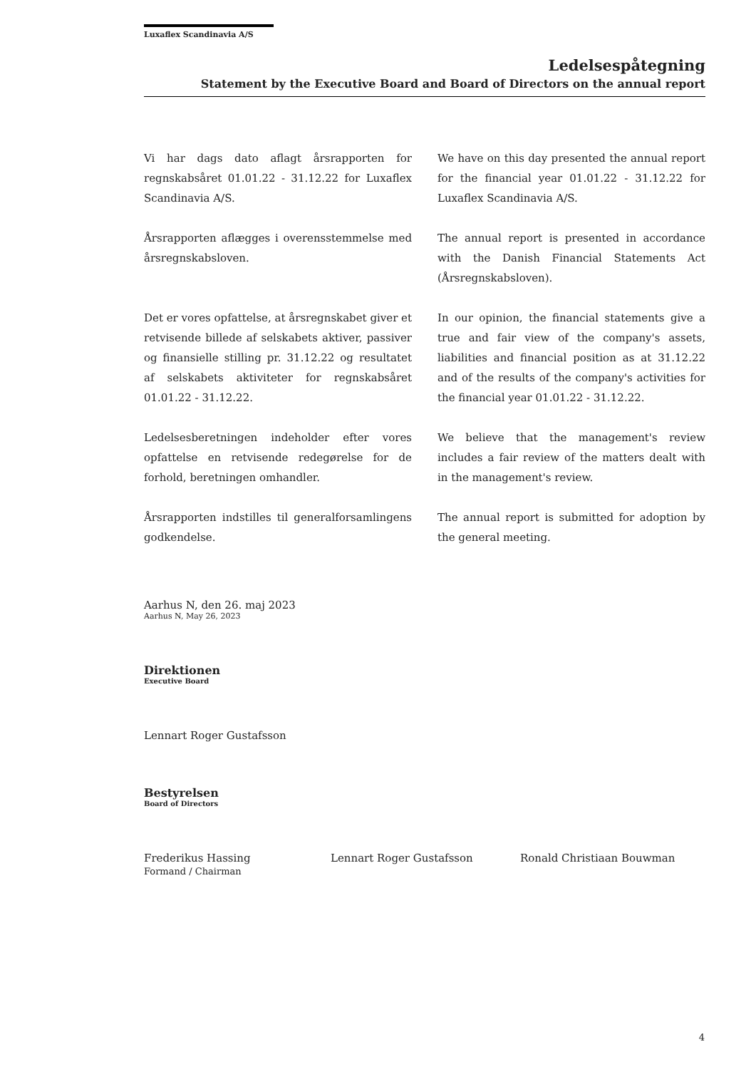Luxaflex Scandinavia A/S
Ledelsespåtegning
Statement by the Executive Board and Board of Directors on the annual report
Vi har dags dato aflagt årsrapporten for regnskabsåret 01.01.22 - 31.12.22 for Luxaflex Scandinavia A/S.
We have on this day presented the annual report for the financial year 01.01.22 - 31.12.22 for Luxaflex Scandinavia A/S.
Årsrapporten aflægges i overensstemmelse med årsregnskabsloven.
The annual report is presented in accordance with the Danish Financial Statements Act (Årsregnskabsloven).
Det er vores opfattelse, at årsregnskabet giver et retvisende billede af selskabets aktiver, passiver og finansielle stilling pr. 31.12.22 og resultatet af selskabets aktiviteter for regnskabsåret 01.01.22 - 31.12.22.
In our opinion, the financial statements give a true and fair view of the company's assets, liabilities and financial position as at 31.12.22 and of the results of the company's activities for the financial year 01.01.22 - 31.12.22.
Ledelsesberetningen indeholder efter vores opfattelse en retvisende redegørelse for de forhold, beretningen omhandler.
We believe that the management's review includes a fair review of the matters dealt with in the management's review.
Årsrapporten indstilles til generalforsamlingens godkendelse.
The annual report is submitted for adoption by the general meeting.
Aarhus N, den 26. maj 2023
Aarhus N, May 26, 2023
Direktionen
Executive Board
Lennart Roger Gustafsson
Bestyrelsen
Board of Directors
Frederikus Hassing
Formand / Chairman
Lennart Roger Gustafsson Ronald Christiaan Bouwman
4